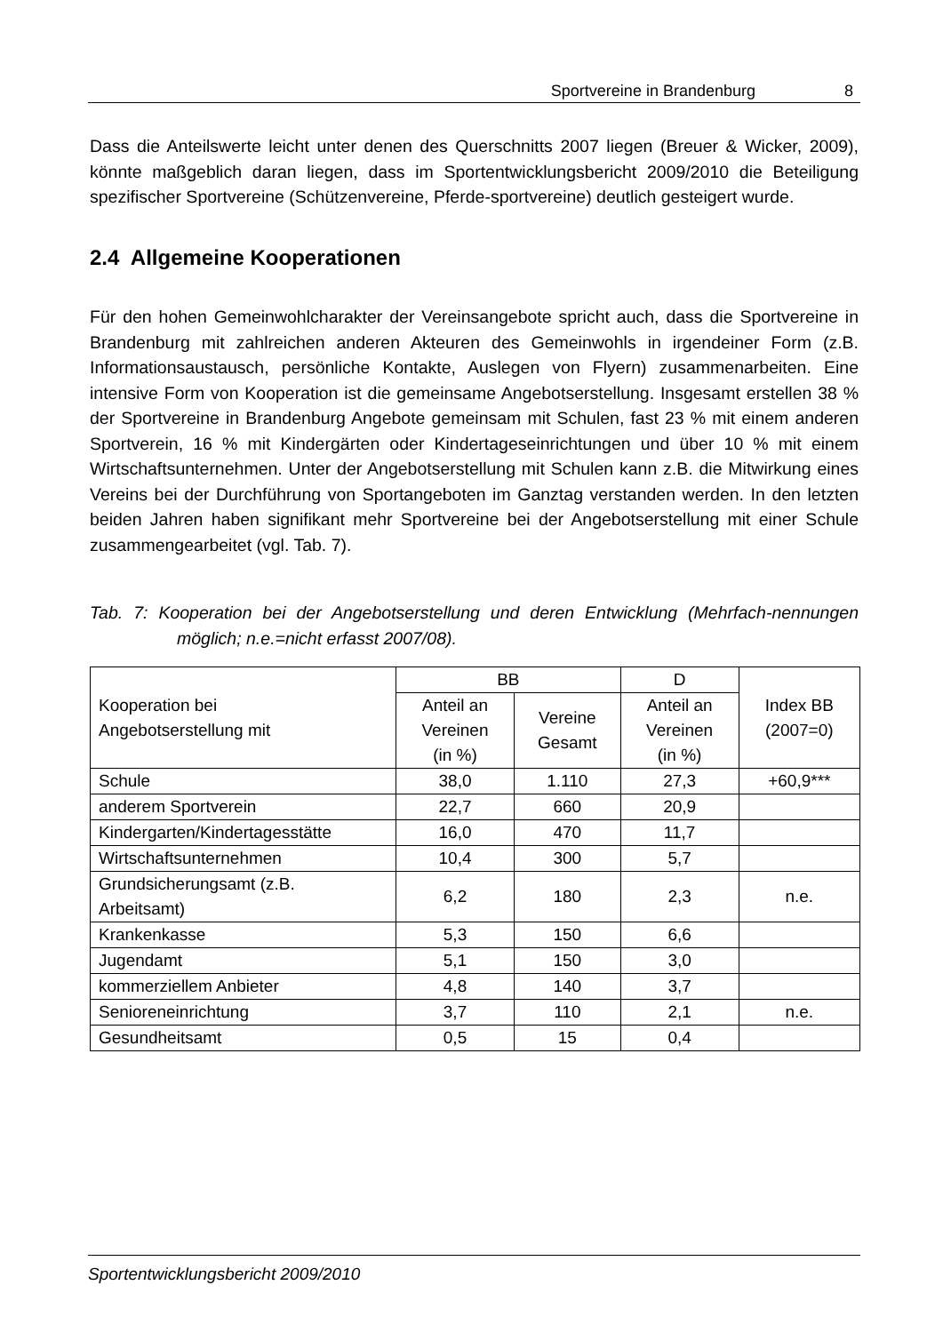Sportvereine in Brandenburg 8
Dass die Anteilswerte leicht unter denen des Querschnitts 2007 liegen (Breuer & Wicker, 2009), könnte maßgeblich daran liegen, dass im Sportentwicklungsbericht 2009/2010 die Beteiligung spezifischer Sportvereine (Schützenvereine, Pferde-sportvereine) deutlich gesteigert wurde.
2.4 Allgemeine Kooperationen
Für den hohen Gemeinwohlcharakter der Vereinsangebote spricht auch, dass die Sportvereine in Brandenburg mit zahlreichen anderen Akteuren des Gemeinwohls in irgendeiner Form (z.B. Informationsaustausch, persönliche Kontakte, Auslegen von Flyern) zusammenarbeiten. Eine intensive Form von Kooperation ist die gemeinsame Angebotserstellung. Insgesamt erstellen 38 % der Sportvereine in Brandenburg Angebote gemeinsam mit Schulen, fast 23 % mit einem anderen Sportverein, 16 % mit Kindergärten oder Kindertageseinrichtungen und über 10 % mit einem Wirtschaftsunternehmen. Unter der Angebotserstellung mit Schulen kann z.B. die Mitwirkung eines Vereins bei der Durchführung von Sportangeboten im Ganztag verstanden werden. In den letzten beiden Jahren haben signifikant mehr Sportvereine bei der Angebotserstellung mit einer Schule zusammengearbeitet (vgl. Tab. 7).
Tab. 7: Kooperation bei der Angebotserstellung und deren Entwicklung (Mehrfach-nennungen möglich; n.e.=nicht erfasst 2007/08).
| Kooperation bei Angebotserstellung mit | BB | | D | Index BB (2007=0) |
| --- | --- | --- | --- | --- |
| | Anteil an Vereinen (in %) | Vereine Gesamt | Anteil an Vereinen (in %) | |
| Schule | 38,0 | 1.110 | 27,3 | +60,9*** |
| anderem Sportverein | 22,7 | 660 | 20,9 | |
| Kindergarten/Kindertagesstätte | 16,0 | 470 | 11,7 | |
| Wirtschaftsunternehmen | 10,4 | 300 | 5,7 | |
| Grundsicherungsamt (z.B. Arbeitsamt) | 6,2 | 180 | 2,3 | n.e. |
| Krankenkasse | 5,3 | 150 | 6,6 | |
| Jugendamt | 5,1 | 150 | 3,0 | |
| kommerziellem Anbieter | 4,8 | 140 | 3,7 | |
| Senioreneinrichtung | 3,7 | 110 | 2,1 | n.e. |
| Gesundheitsamt | 0,5 | 15 | 0,4 | |
Sportentwicklungsbericht 2009/2010